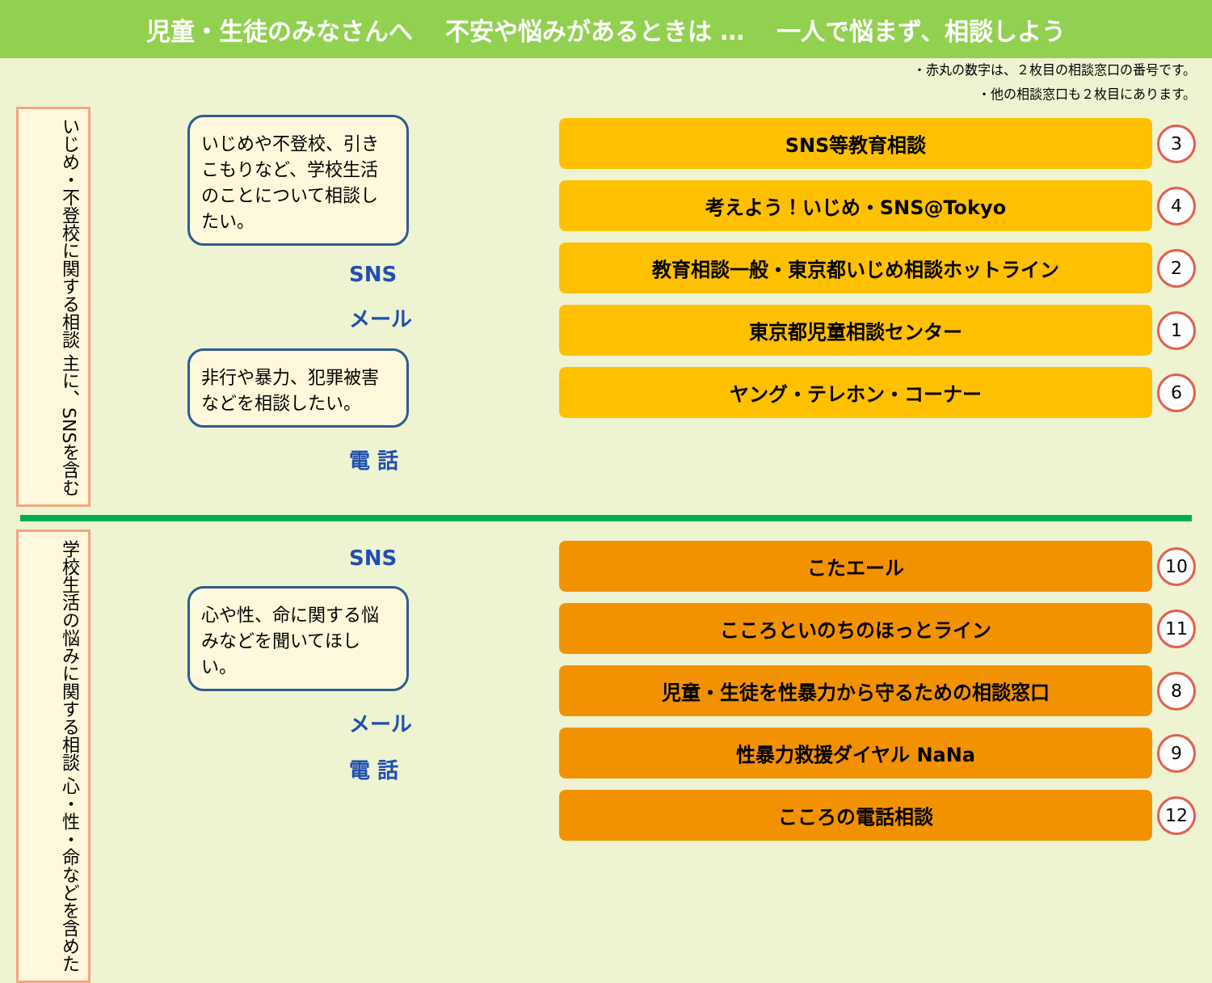児童・生徒のみなさんへ 不安や悩みがあるときは … 一人で悩まず、相談しよう
・赤丸の数字は、２枚目の相談窓口の番号です。
・他の相談窓口も２枚目にあります。
いじめ・不登校に関する相談 主に、SNSを含む
いじめや不登校、引きこもりなど、学校生活のことについて相談したい。
SNS
メール
非行や暴力、犯罪被害などを相談したい。
電 話
SNS等教育相談
3
考えよう！いじめ・SNS@Tokyo
4
教育相談一般・東京都いじめ相談ホットライン
2
東京都児童相談センター
1
ヤング・テレホン・コーナー
6
学校生活の悩みに関する相談 心・性・命などを含めた
SNS
心や性、命に関する悩みなどを聞いてほしい。
メール
電 話
こたエール
10
こころといのちのほっとライン
11
児童・生徒を性暴力から守るための相談窓口
8
性暴力救援ダイヤル NaNa
9
こころの電話相談
12